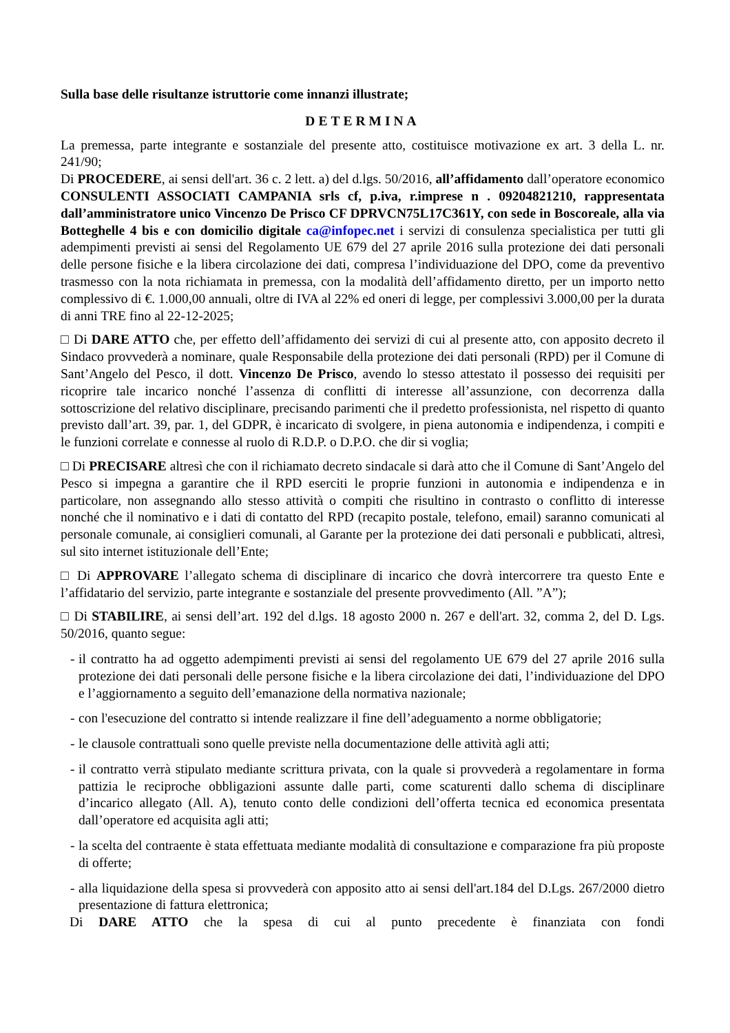Sulla base delle risultanze istruttorie come innanzi illustrate;
DETERMINA
La premessa, parte integrante e sostanziale del presente atto, costituisce motivazione ex art. 3 della L. nr. 241/90;
Di PROCEDERE, ai sensi dell'art. 36 c. 2 lett. a) del d.lgs. 50/2016, all’affidamento dall’operatore economico CONSULENTI ASSOCIATI CAMPANIA srls cf, p.iva, r.imprese n . 09204821210, rappresentata dall’amministratore unico Vincenzo De Prisco CF DPRVCN75L17C361Y, con sede in Boscoreale, alla via Botteghelle 4 bis e con domicilio digitale ca@infopec.net i servizi di consulenza specialistica per tutti gli adempimenti previsti ai sensi del Regolamento UE 679 del 27 aprile 2016 sulla protezione dei dati personali delle persone fisiche e la libera circolazione dei dati, compresa l’individuazione del DPO, come da preventivo trasmesso con la nota richiamata in premessa, con la modalità dell’affidamento diretto, per un importo netto complessivo di €. 1.000,00 annuali, oltre di IVA al 22% ed oneri di legge, per complessivi 3.000,00 per la durata di anni TRE fino al 22-12-2025;
□ Di DARE ATTO che, per effetto dell’affidamento dei servizi di cui al presente atto, con apposito decreto il Sindaco provvederà a nominare, quale Responsabile della protezione dei dati personali (RPD) per il Comune di Sant’Angelo del Pesco, il dott. Vincenzo De Prisco, avendo lo stesso attestato il possesso dei requisiti per ricoprire tale incarico nonché l’assenza di conflitti di interesse all’assunzione, con decorrenza dalla sottoscrizione del relativo disciplinare, precisando parimenti che il predetto professionista, nel rispetto di quanto previsto dall’art. 39, par. 1, del GDPR, è incaricato di svolgere, in piena autonomia e indipendenza, i compiti e le funzioni correlate e connesse al ruolo di R.D.P. o D.P.O. che dir si voglia;
□ Di PRECISARE altresì che con il richiamato decreto sindacale si darà atto che il Comune di Sant’Angelo del Pesco si impegna a garantire che il RPD eserciti le proprie funzioni in autonomia e indipendenza e in particolare, non assegnando allo stesso attività o compiti che risultino in contrasto o conflitto di interesse nonché che il nominativo e i dati di contatto del RPD (recapito postale, telefono, email) saranno comunicati al personale comunale, ai consiglieri comunali, al Garante per la protezione dei dati personali e pubblicati, altresì, sul sito internet istituzionale dell’Ente;
□ Di APPROVARE l’allegato schema di disciplinare di incarico che dovrà intercorrere tra questo Ente e l’affidatario del servizio, parte integrante e sostanziale del presente provvedimento (All. ”A”);
□ Di STABILIRE, ai sensi dell’art. 192 del d.lgs. 18 agosto 2000 n. 267 e dell'art. 32, comma 2, del D. Lgs. 50/2016, quanto segue:
- il contratto ha ad oggetto adempimenti previsti ai sensi del regolamento UE 679 del 27 aprile 2016 sulla protezione dei dati personali delle persone fisiche e la libera circolazione dei dati, l’individuazione del DPO e l’aggiornamento a seguito dell’emanazione della normativa nazionale;
- con l'esecuzione del contratto si intende realizzare il fine dell’adeguamento a norme obbligatorie;
- le clausole contrattuali sono quelle previste nella documentazione delle attività agli atti;
- il contratto verrà stipulato mediante scrittura privata, con la quale si provvederà a regolamentare in forma pattizia le reciproche obbligazioni assunte dalle parti, come scaturenti dallo schema di disciplinare d’incarico allegato (All. A), tenuto conto delle condizioni dell’offerta tecnica ed economica presentata dall’operatore ed acquisita agli atti;
- la scelta del contraente è stata effettuata mediante modalità di consultazione e comparazione fra più proposte di offerte;
- alla liquidazione della spesa si provvederà con apposito atto ai sensi dell'art.184 del D.Lgs. 267/2000 dietro presentazione di fattura elettronica;
Di DARE ATTO che la spesa di cui al punto precedente è finanziata con fondi